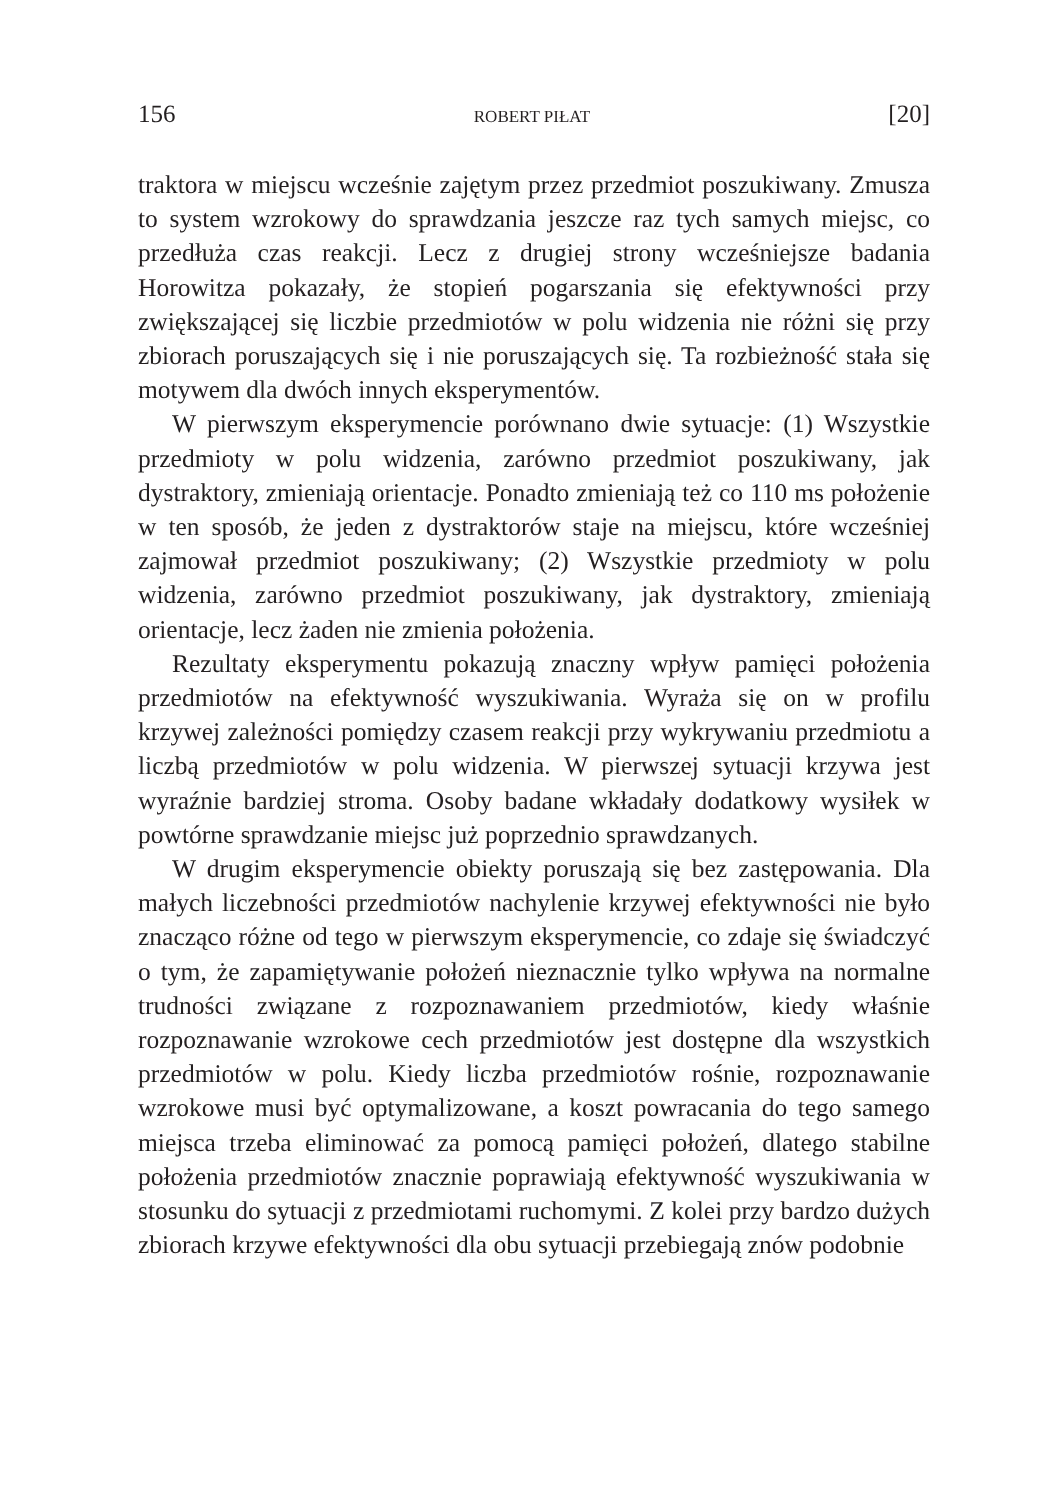156 ROBERT PIŁAT [20]
traktora w miejscu wcześnie zajętym przez przedmiot poszukiwany. Zmusza to system wzrokowy do sprawdzania jeszcze raz tych samych miejsc, co przedłuża czas reakcji. Lecz z drugiej strony wcześniejsze badania Horowitza pokazały, że stopień pogarszania się efektywności przy zwiększającej się liczbie przedmiotów w polu widzenia nie różni się przy zbiorach poruszających się i nie poruszających się. Ta rozbieżność stała się motywem dla dwóch innych eksperymentów.
W pierwszym eksperymencie porównano dwie sytuacje: (1) Wszystkie przedmioty w polu widzenia, zarówno przedmiot poszukiwany, jak dystraktory, zmieniają orientacje. Ponadto zmieniają też co 110 ms położenie w ten sposób, że jeden z dystraktorów staje na miejscu, które wcześniej zajmował przedmiot poszukiwany; (2) Wszystkie przedmioty w polu widzenia, zarówno przedmiot poszukiwany, jak dystraktory, zmieniają orientacje, lecz żaden nie zmienia położenia.
Rezultaty eksperymentu pokazują znaczny wpływ pamięci położenia przedmiotów na efektywność wyszukiwania. Wyraża się on w profilu krzywej zależności pomiędzy czasem reakcji przy wykrywaniu przedmiotu a liczbą przedmiotów w polu widzenia. W pierwszej sytuacji krzywa jest wyraźnie bardziej stroma. Osoby badane wkładały dodatkowy wysiłek w powtórne sprawdzanie miejsc już poprzednio sprawdzanych.
W drugim eksperymencie obiekty poruszają się bez zastępowania. Dla małych liczebności przedmiotów nachylenie krzywej efektywności nie było znacząco różne od tego w pierwszym eksperymencie, co zdaje się świadczyć o tym, że zapamiętywanie położeń nieznacznie tylko wpływa na normalne trudności związane z rozpoznawaniem przedmiotów, kiedy właśnie rozpoznawanie wzrokowe cech przedmiotów jest dostępne dla wszystkich przedmiotów w polu. Kiedy liczba przedmiotów rośnie, rozpoznawanie wzrokowe musi być optymalizowane, a koszt powracania do tego samego miejsca trzeba eliminować za pomocą pamięci położeń, dlatego stabilne położenia przedmiotów znacznie poprawiają efektywność wyszukiwania w stosunku do sytuacji z przedmiotami ruchomymi. Z kolei przy bardzo dużych zbiorach krzywe efektywności dla obu sytuacji przebiegają znów podobnie